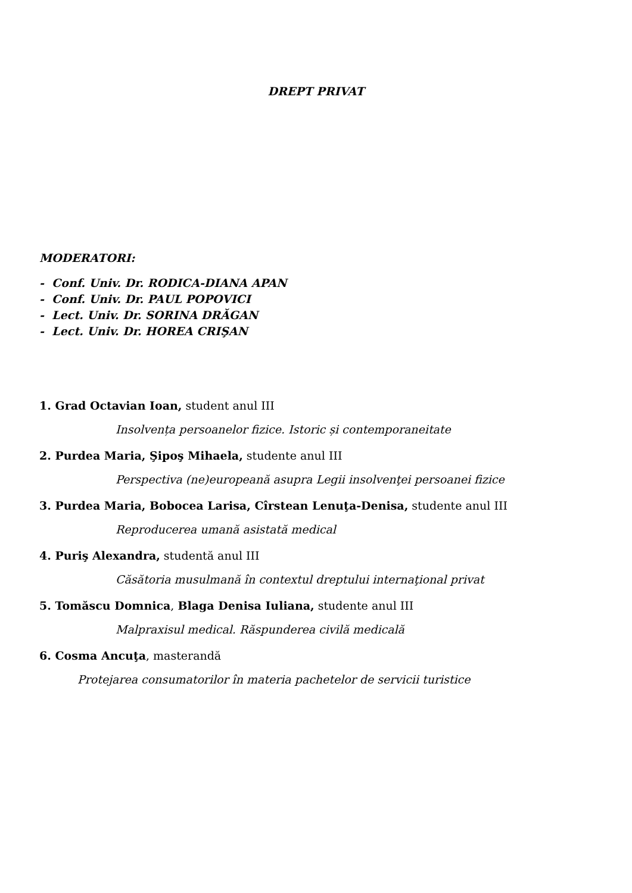DREPT PRIVAT
MODERATORI:
- Conf. Univ. Dr. RODICA-DIANA APAN
- Conf. Univ. Dr. PAUL POPOVICI
- Lect. Univ. Dr. SORINA DRĂGAN
- Lect. Univ. Dr. HOREA CRIŞAN
1. Grad Octavian Ioan, student anul III
Insolvența persoanelor fizice. Istoric și contemporaneitate
2. Purdea Maria, Şipoş Mihaela, studente anul III
Perspectiva (ne)europeană asupra Legii insolvenţei persoanei fizice
3. Purdea Maria, Bobocea Larisa, Cîrstean Lenuţa-Denisa, studente anul III
Reproducerea umană asistată medical
4. Puriş Alexandra, studentă anul III
Căsătoria musulmană în contextul dreptului internaţional privat
5. Tomăscu Domnica, Blaga Denisa Iuliana, studente anul III
Malpraxisul medical. Răspunderea civilă medicală
6. Cosma Ancuţa, masterandă
Protejarea consumatorilor în materia pachetelor de servicii turistice